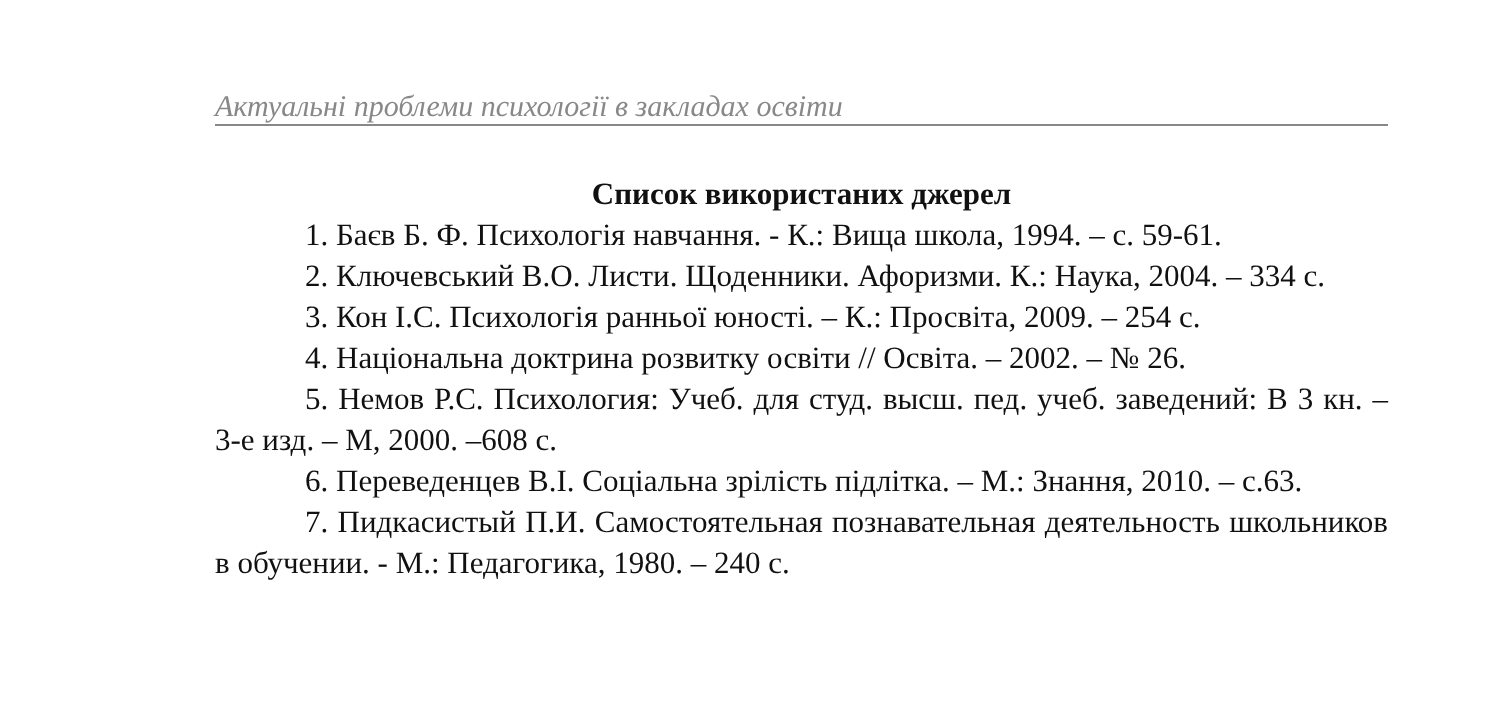Актуальні проблеми психології в закладах освіти
Список використаних джерел
1. Баєв Б. Ф. Психологія навчання. - К.: Вища школа, 1994. – с. 59-61.
2. Ключевський В.О. Листи. Щоденники. Афоризми. К.: Наука, 2004. – 334 с.
3. Кон І.С. Психологія ранньої юності. – К.: Просвіта, 2009. – 254 с.
4. Національна доктрина розвитку освіти // Освіта. – 2002. – № 26.
5. Немов Р.С. Психология: Учеб. для студ. высш. пед. учеб. заведений: В 3 кн. – 3-е изд. – М, 2000. –608 с.
6. Переведенцев В.І. Соціальна зрілість підлітка. – М.: Знання, 2010. – с.63.
7. Пидкасистый П.И. Самостоятельная познавательная деятельность школьников в обучении. - М.: Педагогика, 1980. – 240 с.